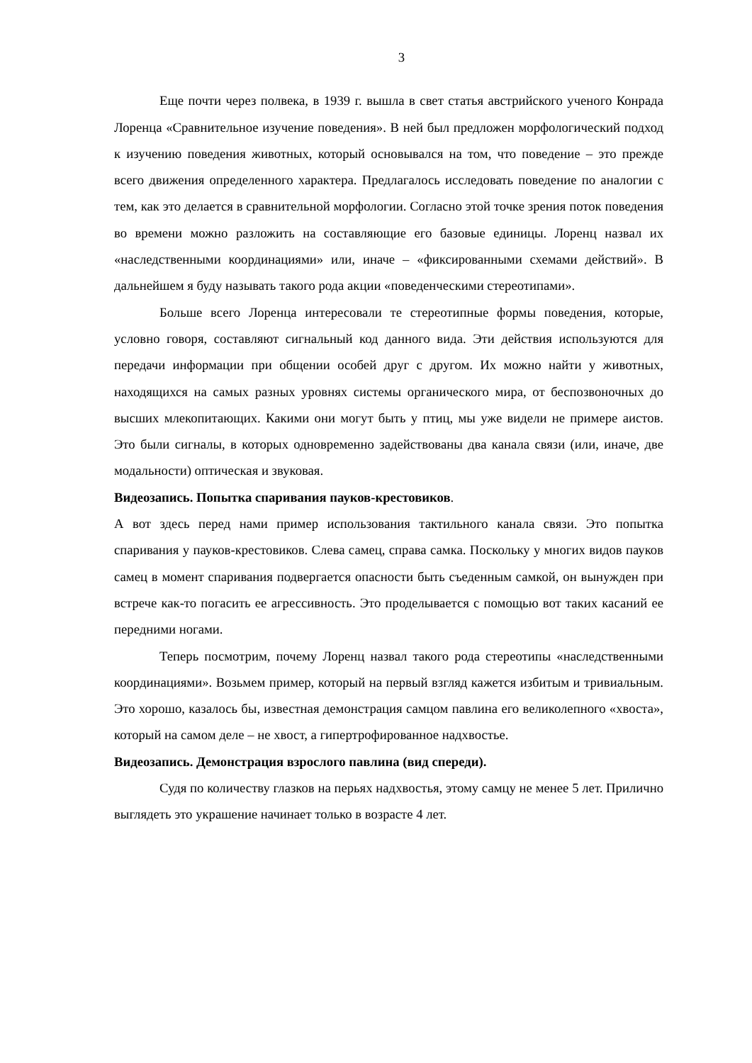3
Еще почти через полвека, в 1939 г. вышла в свет статья австрийского ученого Конрада Лоренца «Сравнительное изучение поведения». В ней был предложен морфологический подход к изучению поведения животных, который основывался на том, что поведение – это прежде всего движения определенного характера. Предлагалось исследовать поведение по аналогии с тем, как это делается в сравнительной морфологии. Согласно этой точке зрения поток поведения во времени можно разложить на составляющие его базовые единицы. Лоренц назвал их «наследственными координациями» или, иначе – «фиксированными схемами действий». В дальнейшем я буду называть такого рода акции «поведенческими стереотипами».
Больше всего Лоренца интересовали те стереотипные формы поведения, которые, условно говоря, составляют сигнальный код данного вида. Эти действия используются для передачи информации при общении особей друг с другом. Их можно найти у животных, находящихся на самых разных уровнях системы органического мира, от беспозвоночных до высших млекопитающих. Какими они могут быть у птиц, мы уже видели не примере аистов. Это были сигналы, в которых одновременно задействованы два канала связи (или, иначе, две модальности) оптическая и звуковая.
Видеозапись. Попытка спаривания пауков-крестовиков.
А вот здесь перед нами пример использования тактильного канала связи. Это попытка спаривания у пауков-крестовиков. Слева самец, справа самка. Поскольку у многих видов пауков самец в момент спаривания подвергается опасности быть съеденным самкой, он вынужден при встрече как-то погасить ее агрессивность. Это проделывается с помощью вот таких касаний ее передними ногами.
Теперь посмотрим, почему Лоренц назвал такого рода стереотипы «наследственными координациями». Возьмем пример, который на первый взгляд кажется избитым и тривиальным. Это хорошо, казалось бы, известная демонстрация самцом павлина его великолепного «хвоста», который на самом деле – не хвост, а гипертрофированное надхвостье.
Видеозапись. Демонстрация взрослого павлина (вид спереди).
Судя по количеству глазков на перьях надхвостья, этому самцу не менее 5 лет. Прилично выглядеть это украшение начинает только в возрасте 4 лет.